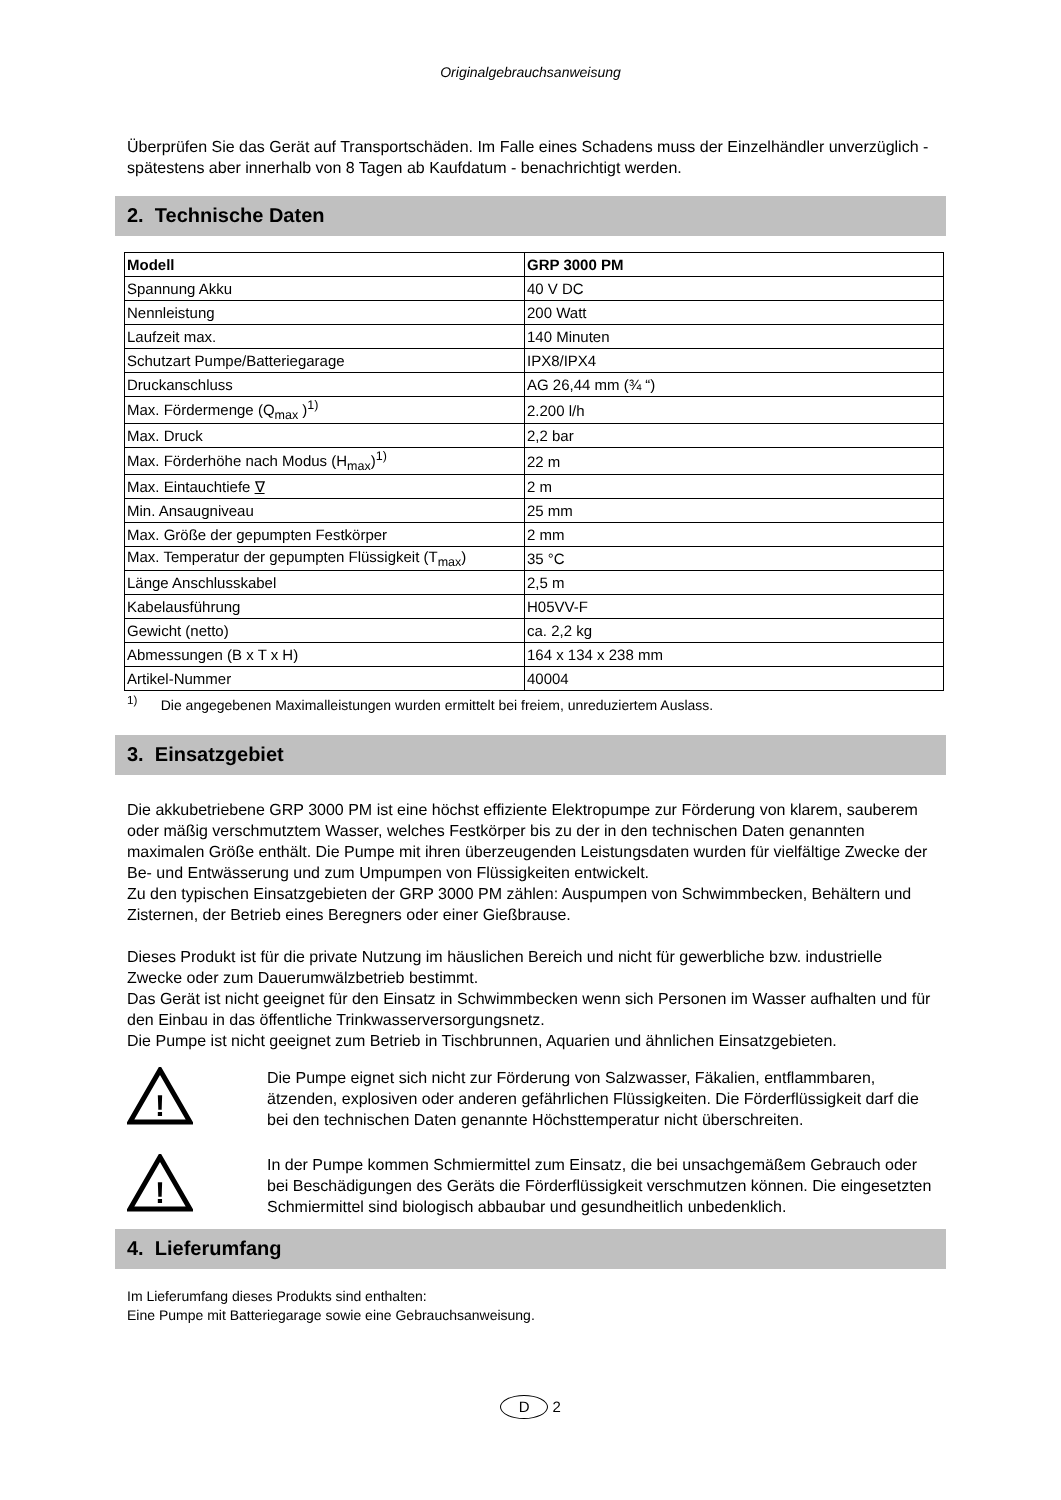Originalgebrauchsanweisung
Überprüfen Sie das Gerät auf Transportschäden. Im Falle eines Schadens muss der Einzelhändler unverzüglich - spätestens aber innerhalb von 8 Tagen ab Kaufdatum - benachrichtigt werden.
2. Technische Daten
| Modell | GRP 3000 PM |
| --- | --- |
| Spannung Akku | 40 V DC |
| Nennleistung | 200 Watt |
| Laufzeit max. | 140 Minuten |
| Schutzart Pumpe/Batteriegarage | IPX8/IPX4 |
| Druckanschluss | AG 26,44 mm (¾ “) |
| Max. Fördermenge (Q<sub>max</sub> )<sup>1)</sup> | 2.200 l/h |
| Max. Druck | 2,2 bar |
| Max. Förderhöhe nach Modus (H<sub>max</sub>)<sup>1)</sup> | 22 m |
| Max. Eintauchtiefe ∇ | 2 m |
| Min. Ansaugniveau | 25 mm |
| Max. Größe der gepumpten Festkörper | 2 mm |
| Max. Temperatur der gepumpten Flüssigkeit (T<sub>max</sub>) | 35 °C |
| Länge Anschlusskabel | 2,5 m |
| Kabelausführung | H05VV-F |
| Gewicht (netto) | ca. 2,2 kg |
| Abmessungen (B x T x H) | 164 x 134 x 238 mm |
| Artikel-Nummer | 40004 |
<sup>1)</sup> Die angegebenen Maximalleistungen wurden ermittelt bei freiem, unreduziertem Auslass.
3. Einsatzgebiet
Die akkubetriebene GRP 3000 PM ist eine höchst effiziente Elektropumpe zur Förderung von klarem, sauberem oder mäßig verschmutztem Wasser, welches Festkörper bis zu der in den technischen Daten genannten maximalen Größe enthält. Die Pumpe mit ihren überzeugenden Leistungsdaten wurden für vielfältige Zwecke der Be- und Entwässerung und zum Umpumpen von Flüssigkeiten entwickelt.
Zu den typischen Einsatzgebieten der GRP 3000 PM zählen: Auspumpen von Schwimmbecken, Behältern und Zisternen, der Betrieb eines Beregners oder einer Gießbrause.
Dieses Produkt ist für die private Nutzung im häuslichen Bereich und nicht für gewerbliche bzw. industrielle Zwecke oder zum Dauerumwälzbetrieb bestimmt.
Das Gerät ist nicht geeignet für den Einsatz in Schwimmbecken wenn sich Personen im Wasser aufhalten und für den Einbau in das öffentliche Trinkwasserversorgungsnetz.
Die Pumpe ist nicht geeignet zum Betrieb in Tischbrunnen, Aquarien und ähnlichen Einsatzgebieten.
!
Die Pumpe eignet sich nicht zur Förderung von Salzwasser, Fäkalien, entflammbaren, ätzenden, explosiven oder anderen gefährlichen Flüssigkeiten. Die Förderflüssigkeit darf die bei den technischen Daten genannte Höchsttemperatur nicht überschreiten.
!
In der Pumpe kommen Schmiermittel zum Einsatz, die bei unsachgemäßem Gebrauch oder bei Beschädigungen des Geräts die Förderflüssigkeit verschmutzen können. Die eingesetzten Schmiermittel sind biologisch abbaubar und gesundheitlich unbedenklich.
4. Lieferumfang
Im Lieferumfang dieses Produkts sind enthalten:
Eine Pumpe mit Batteriegarage sowie eine Gebrauchsanweisung.
D 2